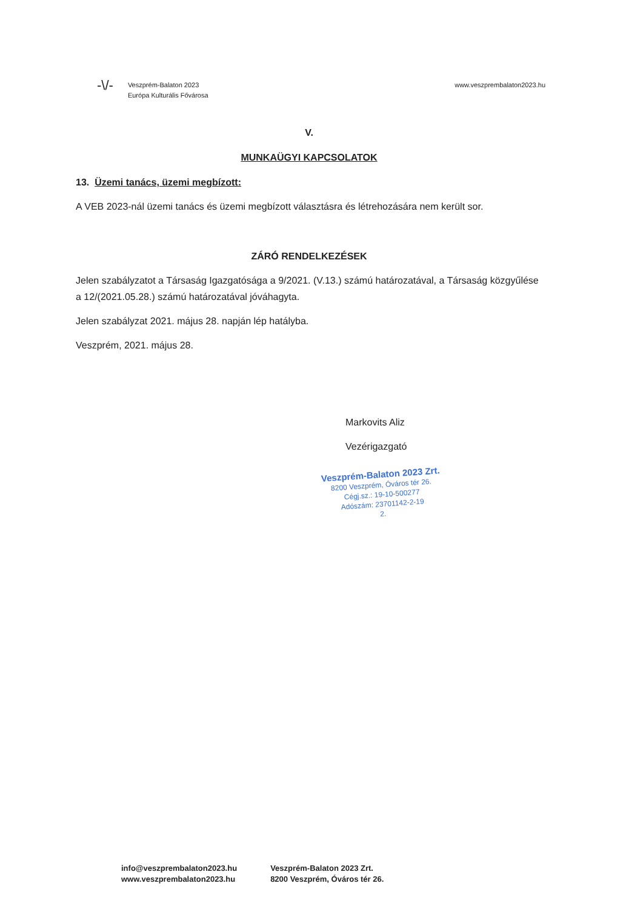-\/-
Veszprém-Balaton 2023
Európa Kulturális Fővárosa
www.veszprembalaton2023.hu
V.
MUNKAÜGYI KAPCSOLATOK
13. Üzemi tanács, üzemi megbízott:
A VEB 2023-nál üzemi tanács és üzemi megbízott választásra és létrehozására nem került sor.
ZÁRÓ RENDELKEZÉSEK
Jelen szabályzatot a Társaság Igazgatósága a 9/2021. (V.13.) számú határozatával, a Társaság közgyűlése a 12/(2021.05.28.) számú határozatával jóváhagyta.
Jelen szabályzat 2021. május 28. napján lép hatályba.
Veszprém, 2021. május 28.
Markovits Aliz
Vezérigazgató
Veszprém-Balaton 2023 Zrt.
8200 Veszprém, Óváros tér 26.
Cégj.sz.: 19-10-500277
Adószám: 23701142-2-19
2.
info@veszprembalaton2023.hu
www.veszprembalaton2023.hu
Veszprém-Balaton 2023 Zrt.
8200 Veszprém, Óváros tér 26.